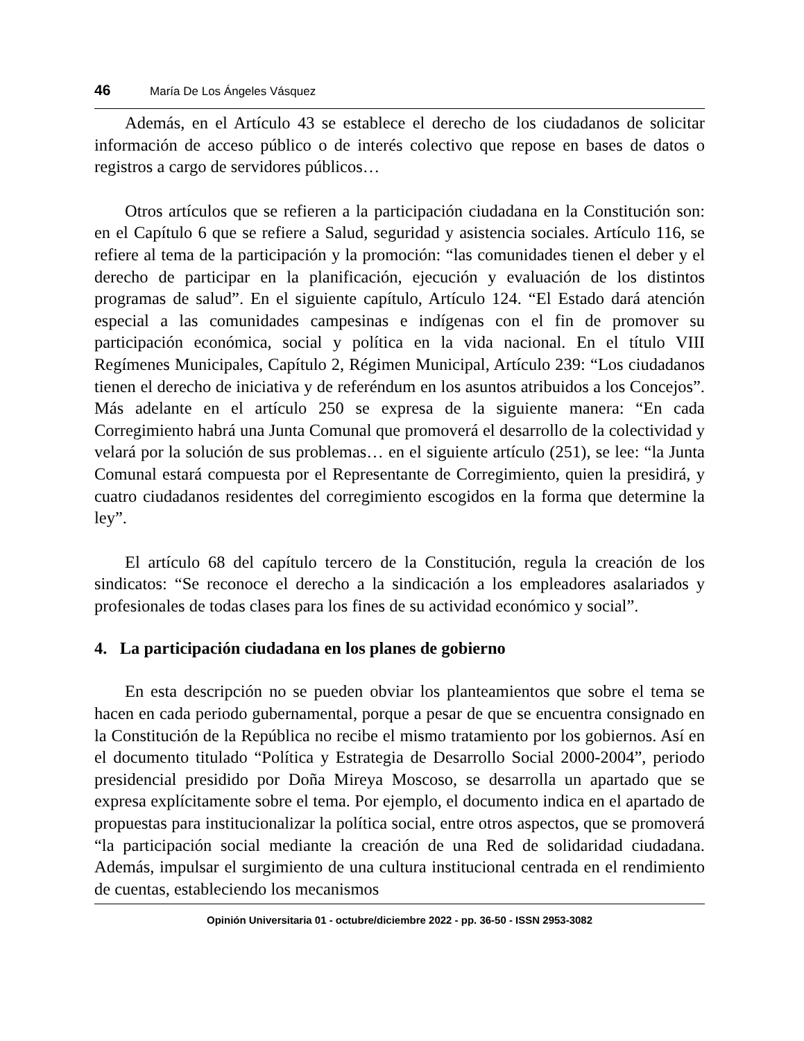46 María De Los Ángeles Vásquez
Además, en el Artículo 43 se establece el derecho de los ciudadanos de solicitar información de acceso público o de interés colectivo que repose en bases de datos o registros a cargo de servidores públicos…
Otros artículos que se refieren a la participación ciudadana en la Constitución son: en el Capítulo 6 que se refiere a Salud, seguridad y asistencia sociales. Artículo 116, se refiere al tema de la participación y la promoción: “las comunidades tienen el deber y el derecho de participar en la planificación, ejecución y evaluación de los distintos programas de salud”. En el siguiente capítulo, Artículo 124. “El Estado dará atención especial a las comunidades campesinas e indígenas con el fin de promover su participación económica, social y política en la vida nacional. En el título VIII Regímenes Municipales, Capítulo 2, Régimen Municipal, Artículo 239: “Los ciudadanos tienen el derecho de iniciativa y de referéndum en los asuntos atribuidos a los Concejos”. Más adelante en el artículo 250 se expresa de la siguiente manera: “En cada Corregimiento habrá una Junta Comunal que promoverá el desarrollo de la colectividad y velará por la solución de sus problemas… en el siguiente artículo (251), se lee: “la Junta Comunal estará compuesta por el Representante de Corregimiento, quien la presidirá, y cuatro ciudadanos residentes del corregimiento escogidos en la forma que determine la ley”.
El artículo 68 del capítulo tercero de la Constitución, regula la creación de los sindicatos: “Se reconoce el derecho a la sindicación a los empleadores asalariados y profesionales de todas clases para los fines de su actividad económico y social”.
4. La participación ciudadana en los planes de gobierno
En esta descripción no se pueden obviar los planteamientos que sobre el tema se hacen en cada periodo gubernamental, porque a pesar de que se encuentra consignado en la Constitución de la República no recibe el mismo tratamiento por los gobiernos. Así en el documento titulado “Política y Estrategia de Desarrollo Social 2000-2004”, periodo presidencial presidido por Doña Mireya Moscoso, se desarrolla un apartado que se expresa explícitamente sobre el tema. Por ejemplo, el documento indica en el apartado de propuestas para institucionalizar la política social, entre otros aspectos, que se promoverá “la participación social mediante la creación de una Red de solidaridad ciudadana. Además, impulsar el surgimiento de una cultura institucional centrada en el rendimiento de cuentas, estableciendo los mecanismos
Opinión Universitaria 01 - octubre/diciembre 2022 - pp. 36-50 - ISSN 2953-3082